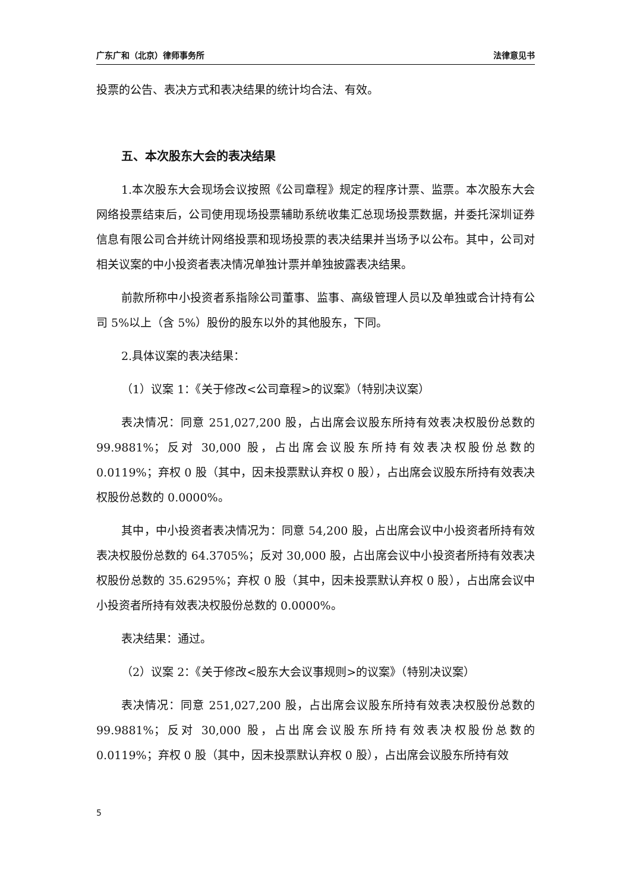广东广和（北京）律师事务所 法律意见书
投票的公告、表决方式和表决结果的统计均合法、有效。
五、本次股东大会的表决结果
1.本次股东大会现场会议按照《公司章程》规定的程序计票、监票。本次股东大会网络投票结束后，公司使用现场投票辅助系统收集汇总现场投票数据，并委托深圳证券信息有限公司合并统计网络投票和现场投票的表决结果并当场予以公布。其中，公司对相关议案的中小投资者表决情况单独计票并单独披露表决结果。
前款所称中小投资者系指除公司董事、监事、高级管理人员以及单独或合计持有公司 5%以上（含 5%）股份的股东以外的其他股东，下同。
2.具体议案的表决结果：
（1）议案 1：《关于修改<公司章程>的议案》（特别决议案）
表决情况：同意 251,027,200 股，占出席会议股东所持有效表决权股份总数的 99.9881%；反对 30,000 股，占出席会议股东所持有效表决权股份总数的 0.0119%；弃权 0 股（其中，因未投票默认弃权 0 股），占出席会议股东所持有效表决权股份总数的 0.0000%。
其中，中小投资者表决情况为：同意 54,200 股，占出席会议中小投资者所持有效表决权股份总数的 64.3705%；反对 30,000 股，占出席会议中小投资者所持有效表决权股份总数的 35.6295%；弃权 0 股（其中，因未投票默认弃权 0 股），占出席会议中小投资者所持有效表决权股份总数的 0.0000%。
表决结果：通过。
（2）议案 2：《关于修改<股东大会议事规则>的议案》（特别决议案）
表决情况：同意 251,027,200 股，占出席会议股东所持有效表决权股份总数的 99.9881%；反对 30,000 股，占出席会议股东所持有效表决权股份总数的 0.0119%；弃权 0 股（其中，因未投票默认弃权 0 股），占出席会议股东所持有效
5